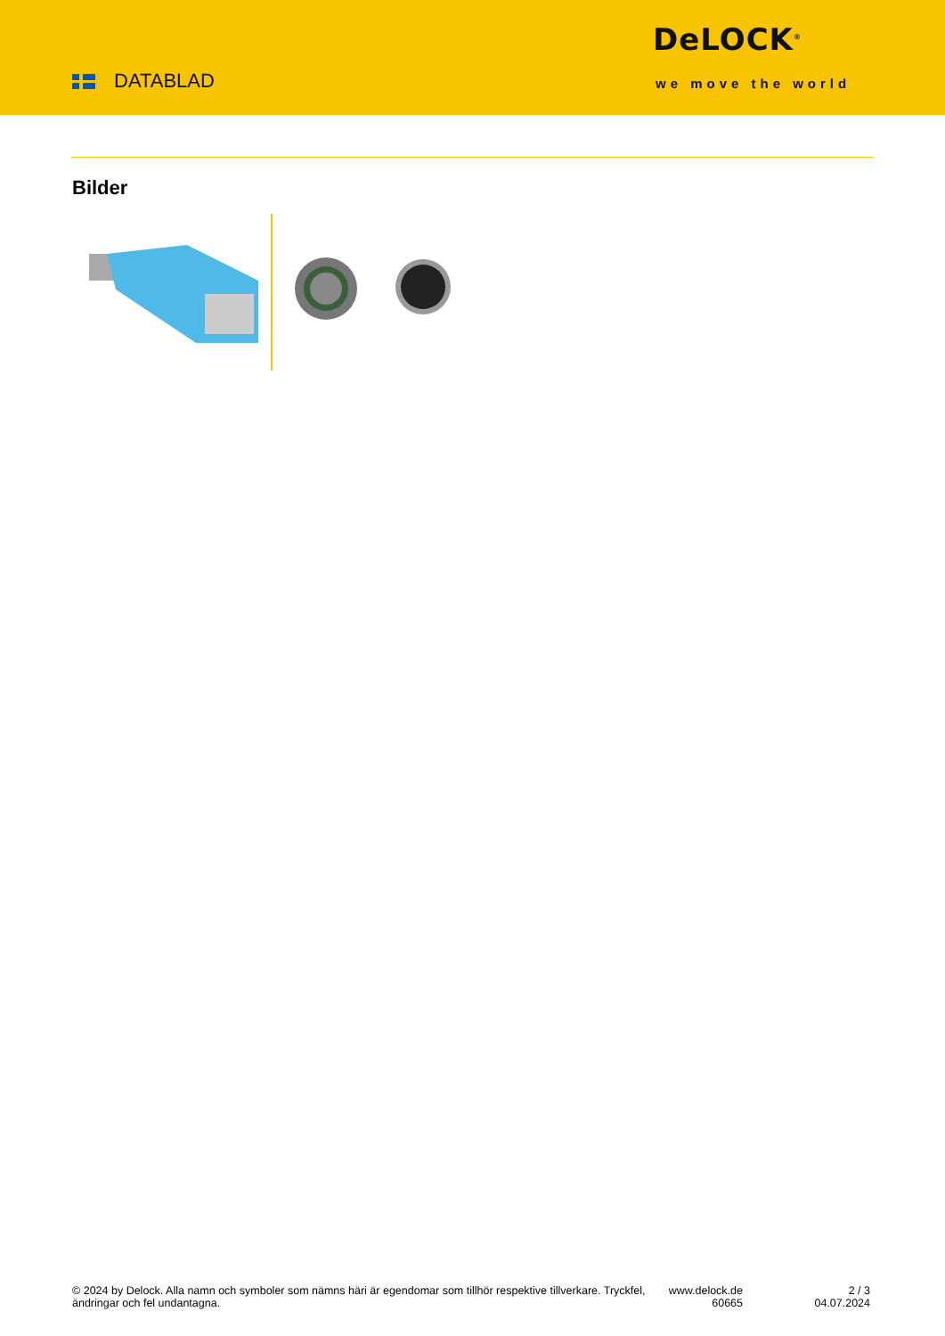DATABLAD
DeLOCK<sup>®</sup>
we move the world
Bilder
© 2024 by Delock. Alla namn och symboler som nämns häri är egendomar som tillhör respektive tillverkare. Tryckfel, ändringar och fel undantagna.
www.delock.de
60665
2 / 3
04.07.2024